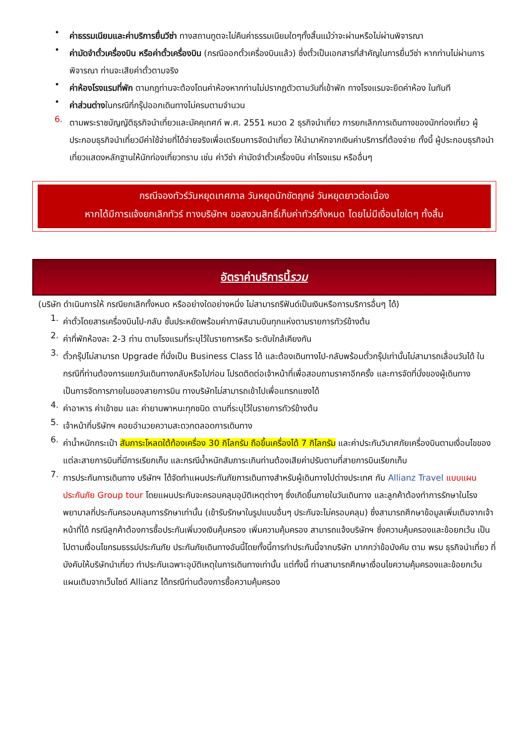•
ค่าธรรมเนียมและค่าบริการยื่นวีซ่า ทางสถานทูตจะไม่คืนค่าธรรมเนียมใดๆทั้งสิ้นแม้ว่าจะผ่านหรือไม่ผ่านพิจารณา
•
ค่ามัดจำตั๋วเครื่องบิน หรือค่าตั๋วเครื่องบิน (กรณีออกตั๋วเครื่องบินแล้ว) ซึ่งตั๋วเป็นเอกสารที่สำคัญในการยื่นวีซ่า หากท่านไม่ผ่านการพิจารณา ท่านจะเสียค่าตั๋วตามจริง
•
ค่าห้องโรงแรมที่พัก ตามกฎท่านจะต้องโดนค่าห้องหากท่านไม่ปรากฏตัวตามวันที่เข้าพัก ทางโรงแรมจะยึดค่าห้อง ในทันที
•
ค่าส่วนต่างในกรณีที่กรุ๊ปออกเดินทางไม่ครบตามจำนวน
6.
ตามพระราชบัญญัติธุรกิจนำเที่ยวและมัคคุเทศก์ พ.ศ. 2551 หมวด 2 ธุรกิจนำเที่ยว การยกเลิกการเดินทางของนักท่องเที่ยว ผู้ประกอบธุรกิจนำเที่ยวมีค่าใช้จ่ายที่ได้จ่ายจริงเพื่อเตรียมการจัดนำเที่ยว ให้นำมาหักจากเงินค่าบริการที่ต้องจ่าย ทั้งนี้ ผู้ประกอบธุรกิจนำเที่ยวแสดงหลักฐานให้นักท่องเที่ยวทราบ เช่น ค่าวีซ่า ค่ามัดจำตั๋วเครื่องบิน ค่าโรงแรม หรืออื่นๆ
กรณีจองทัวร์วันหยุดเทศกาล วันหยุดนักขัตฤกษ์ วันหยุดยาวต่อเนื่อง
หากได้มีการแจ้งยกเลิกทัวร์ ทางบริษัทฯ ขอสงวนสิทธิ์เก็บค่าทัวร์ทั้งหมด โดยไม่มีเงื่อนไขใดๆ ทั้งสิ้น
อัตราค่าบริการนี้ รวม
(บริษัท ดำเนินการให้ กรณียกเลิกทั้งหมด หรืออย่างใดอย่างหนึ่ง ไม่สามารถรีฟันด์เป็นเงินหรือการบริการอื่นๆ ได้)
1.
ค่าตั๋วโดยสารเครื่องบินไป-กลับ ชั้นประหยัดพร้อมค่าภาษีสนามบินทุกแห่งตามรายการทัวร์ข้างต้น
2.
ค่าที่พักห้องละ 2-3 ท่าน ตามโรงแรมที่ระบุไว้ในรายการหรือ ระดับใกล้เคียงกัน
3.
ตั๋วกรุ๊ปไม่สามารถ Upgrade ที่นั่งเป็น Business Class ได้ และต้องเดินทางไป-กลับพร้อมตั๋วกรุ๊ปเท่านั้นไม่สามารถเลื่อนวันได้ ใน กรณีที่ท่านต้องการแยกวันเดินทางกลับหรือไปก่อน โปรดติดต่อเจ้าหน้าที่เพื่อสอบถามราคาอีกครั้ง และการจัดที่นั่งของผู้เดินทาง เป็นการจัดการภายในของสายการบิน ทางบริษัทไม่สามารถเข้าไปเพื่อแทรกแซงได้
4.
ค่าอาหาร ค่าเข้าชม และ ค่ายานพาหนะทุกชนิด ตามที่ระบุไว้ในรายการทัวร์ข้างต้น
5.
เจ้าหน้าที่บริษัทฯ คอยอำนวยความสะดวกตลอดการเดินทาง
6.
ค่าน้ำหนักกระเป๋า สัมภาระโหลดใต้ท้องเครื่อง 30 กิโลกรัม ถือขึ้นเครื่องได้ 7 กิโลกรัม และค่าประกันวินาศภัยเครื่องบินตามเงื่อนไขของแต่ละสายการบินที่มีการเรียกเก็บ และกรณีน้ำหนักสัมภาระเกินท่านต้องเสียค่าปรับตามที่สายการบินเรียกเก็บ
7.
การประกันการเดินทาง บริษัทฯ ได้จัดทำแผนประกันภัยการเดินทางสำหรับผู้เดินทางไปต่างประเทศ กับ Allianz Travel แบบแผนประกันภัย Group tour โดยแผนประกันจะครอบคลุมอุบัติเหตุต่างๆ ซึ่งเกิดขึ้นภายในวันเดินทาง และลูกค้าต้องทำการรักษาในโรงพยาบาลที่ประกันครอบคลุมการรักษาเท่านั้น (เข้ารับรักษาในรูปแบบอื่นๆ ประกันจะไม่ครอบคลุม) ซึ่งสามารถศึกษาข้อมูลเพิ่มเติมจากเจ้าหน้าที่ได้ กรณีลูกค้าต้องการซื้อประกันเพิ่มวงเงินคุ้มครอง เพิ่มความคุ้มครอง สามารถแจ้งบริษัทฯ ซึ่งความคุ้มครองและข้อยกเว้น เป็นไปตามเงื่อนไขกรมธรรม์ประกันภัย ประกันภัยเดินทางอันนี้โดยทั้งนี้การทำประกันนี้จากบริษัท มากกว่าข้อบังคับ ตาม พรบ ธุรกิจนำเที่ยว ที่บังคับให้บริษัทนำเที่ยว ทำประกันเฉพาะอุบัติเหตุในการเดินทางเท่านั้น แต่ทั้งนี้ ท่านสามารถศึกษาเงื่อนไขความคุ้มครองและข้อยกเว้นแผนเติมจากเว็บไซด์ Allianz ได้กรณีท่านต้องการซื้อความคุ้มครอง